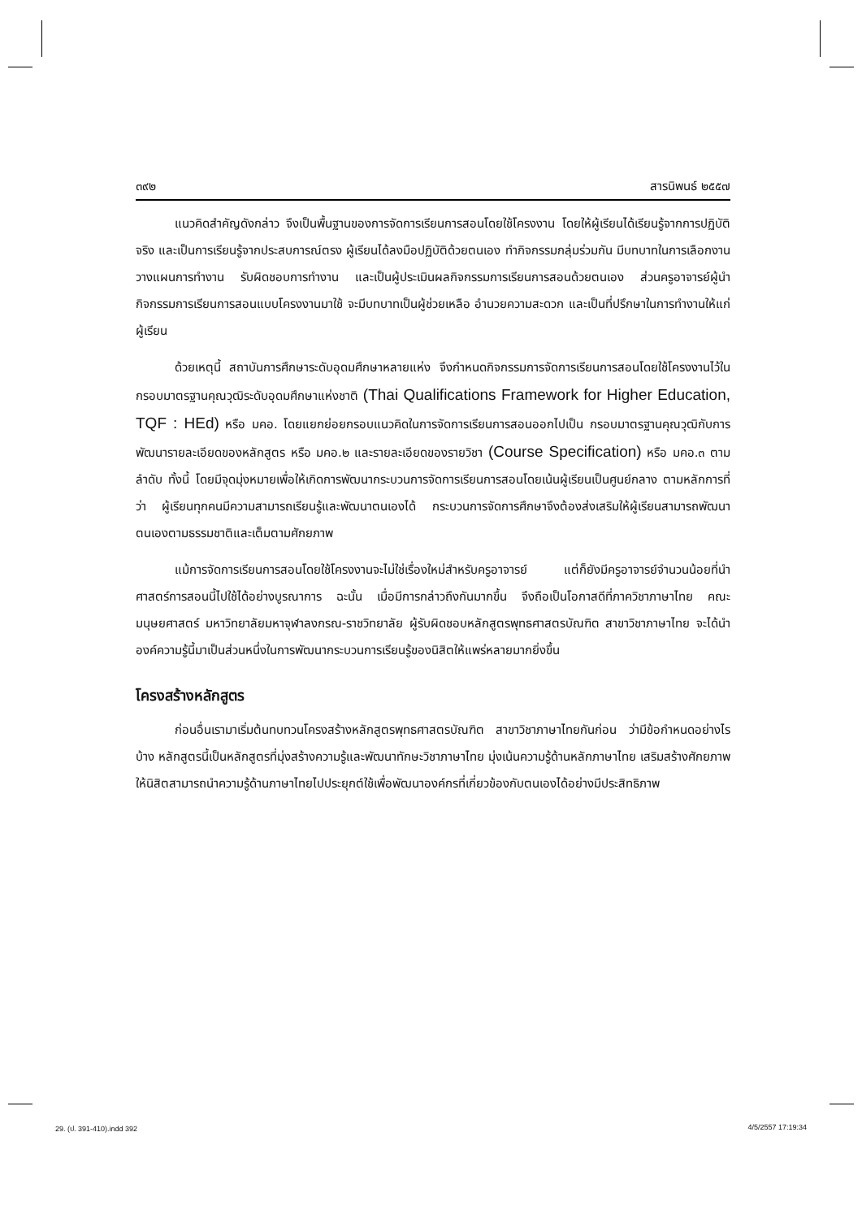๓๙๒ สารนิพนธ์ ๒๕๕๗
แนวคิดสำคัญดังกล่าว จึงเป็นพื้นฐานของการจัดการเรียนการสอนโดยใช้โครงงาน โดยให้ผู้เรียนได้เรียนรู้จากการปฏิบัติจริง และเป็นการเรียนรู้จากประสบการณ์ตรง ผู้เรียนได้ลงมือปฏิบัติด้วยตนเอง ทำกิจกรรมกลุ่มร่วมกัน มีบทบาทในการเลือกงาน วางแผนการทำงาน รับผิดชอบการทำงาน และเป็นผู้ประเมินผลกิจกรรมการเรียนการสอนด้วยตนเอง ส่วนครูอาจารย์ผู้นำกิจกรรมการเรียนการสอนแบบโครงงานมาใช้ จะมีบทบาทเป็นผู้ช่วยเหลือ อำนวยความสะดวก และเป็นที่ปรึกษาในการทำงานให้แก่ผู้เรียน
ด้วยเหตุนี้ สถาบันการศึกษาระดับอุดมศึกษาหลายแห่ง จึงกำหนดกิจกรรมการจัดการเรียนการสอนโดยใช้โครงงานไว้ในกรอบมาตรฐานคุณวุฒิระดับอุดมศึกษาแห่งชาติ (Thai Qualifications Framework for Higher Education, TQF : HEd) หรือ มคอ. โดยแยกย่อยกรอบแนวคิดในการจัดการเรียนการสอนออกไปเป็น กรอบมาตรฐานคุณวุฒิกับการพัฒนารายละเอียดของหลักสูตร หรือ มคอ.๒ และรายละเอียดของรายวิชา (Course Specification) หรือ มคอ.๓ ตามลำดับ ทั้งนี้ โดยมีจุดมุ่งหมายเพื่อให้เกิดการพัฒนากระบวนการจัดการเรียนการสอนโดยเน้นผู้เรียนเป็นศูนย์กลาง ตามหลักการที่ว่า ผู้เรียนทุกคนมีความสามารถเรียนรู้และพัฒนาตนเองได้ กระบวนการจัดการศึกษาจึงต้องส่งเสริมให้ผู้เรียนสามารถพัฒนาตนเองตามธรรมชาติและเต็มตามศักยภาพ
แม้การจัดการเรียนการสอนโดยใช้โครงงานจะไม่ใช่เรื่องใหม่สำหรับครูอาจารย์ แต่ก็ยังมีครูอาจารย์จำนวนน้อยที่นำศาสตร์การสอนนี้ไปใช้ได้อย่างบูรณาการ ฉะนั้น เมื่อมีการกล่าวถึงกันมากขึ้น จึงถือเป็นโอกาสดีที่ภาควิชาภาษาไทย คณะมนุษยศาสตร์ มหาวิทยาลัยมหาจุฬาลงกรณ-ราชวิทยาลัย ผู้รับผิดชอบหลักสูตรพุทธศาสตรบัณฑิต สาขาวิชาภาษาไทย จะได้นำองค์ความรู้นี้มาเป็นส่วนหนึ่งในการพัฒนากระบวนการเรียนรู้ของนิสิตให้แพร่หลายมากยิ่งขึ้น
โครงสร้างหลักสูตร
ก่อนอื่นเรามาเริ่มต้นทบทวนโครงสร้างหลักสูตรพุทธศาสตรบัณฑิต สาขาวิชาภาษาไทยกันก่อน ว่ามีข้อกำหนดอย่างไรบ้าง หลักสูตรนี้เป็นหลักสูตรที่มุ่งสร้างความรู้และพัฒนาทักษะวิชาภาษาไทย มุ่งเน้นความรู้ด้านหลักภาษาไทย เสริมสร้างศักยภาพให้นิสิตสามารถนำความรู้ด้านภาษาไทยไปประยุกต์ใช้เพื่อพัฒนาองค์กรที่เกี่ยวข้องกับตนเองได้อย่างมีประสิทธิภาพ
29. (ป. 391-410).indd 392 4/5/2557 17:19:34